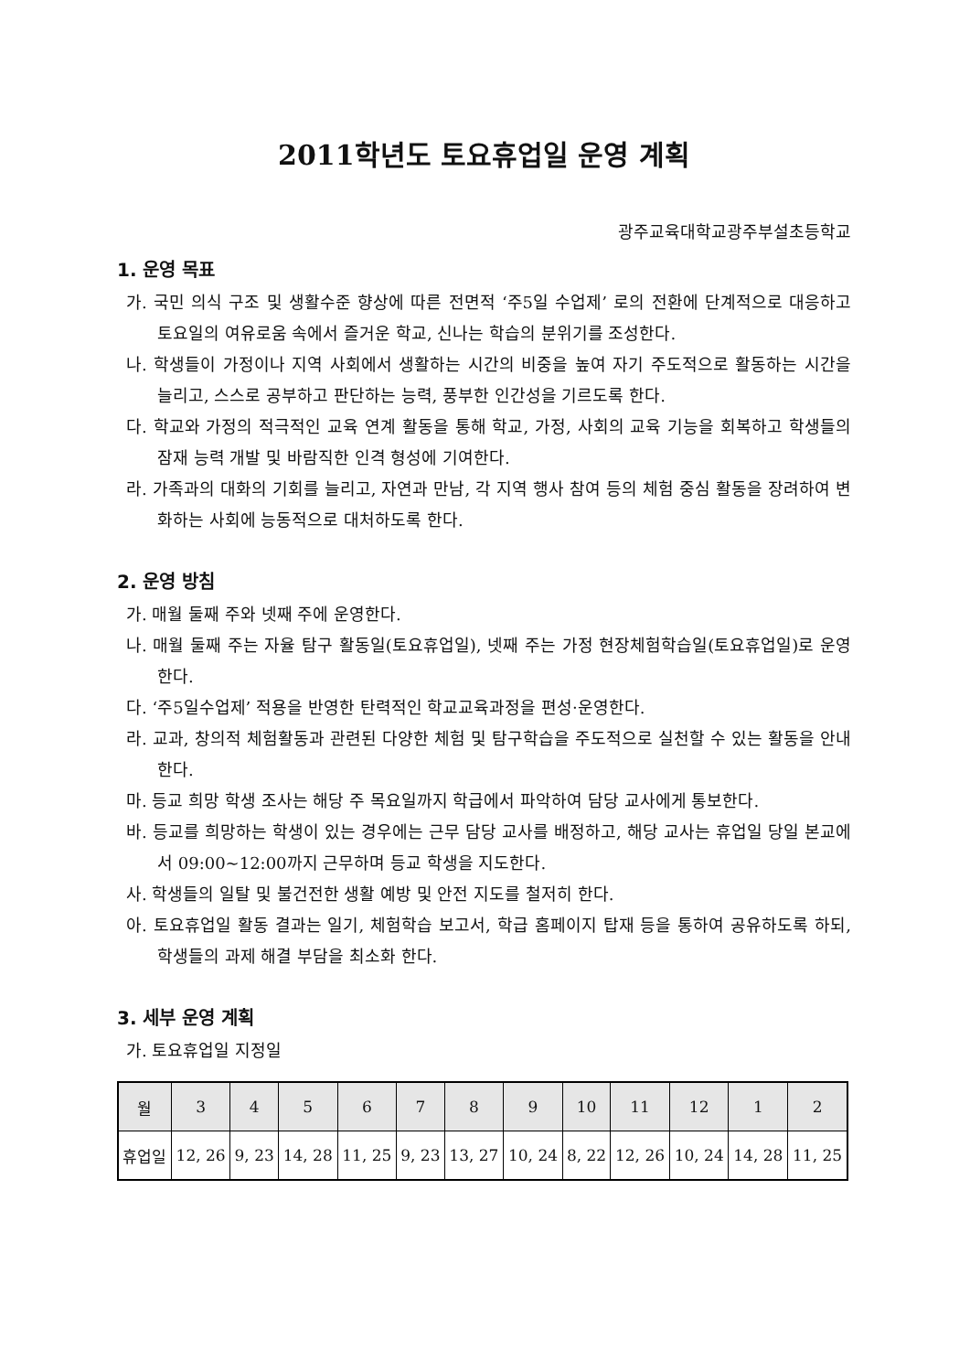2011학년도 토요휴업일 운영 계획
광주교육대학교광주부설초등학교
1. 운영 목표
가. 국민 의식 구조 및 생활수준 향상에 따른 전면적 ‘주5일 수업제’ 로의 전환에 단계적으로 대응하고 토요일의 여유로움 속에서 즐거운 학교, 신나는 학습의 분위기를 조성한다.
나. 학생들이 가정이나 지역 사회에서 생활하는 시간의 비중을 높여 자기 주도적으로 활동하는 시간을 늘리고, 스스로 공부하고 판단하는 능력, 풍부한 인간성을 기르도록 한다.
다. 학교와 가정의 적극적인 교육 연계 활동을 통해 학교, 가정, 사회의 교육 기능을 회복하고 학생들의 잠재 능력 개발 및 바람직한 인격 형성에 기여한다.
라. 가족과의 대화의 기회를 늘리고, 자연과 만남, 각 지역 행사 참여 등의 체험 중심 활동을 장려하여 변화하는 사회에 능동적으로 대처하도록 한다.
2. 운영 방침
가. 매월 둘째 주와 넷째 주에 운영한다.
나. 매월 둘째 주는 자율 탐구 활동일(토요휴업일), 넷째 주는 가정 현장체험학습일(토요휴업일)로 운영한다.
다. ‘주5일수업제’ 적용을 반영한 탄력적인 학교교육과정을 편성·운영한다.
라. 교과, 창의적 체험활동과 관련된 다양한 체험 및 탐구학습을 주도적으로 실천할 수 있는 활동을 안내한다.
마. 등교 희망 학생 조사는 해당 주 목요일까지 학급에서 파악하여 담당 교사에게 통보한다.
바. 등교를 희망하는 학생이 있는 경우에는 근무 담당 교사를 배정하고, 해당 교사는 휴업일 당일 본교에서 09:00~12:00까지 근무하며 등교 학생을 지도한다.
사. 학생들의 일탈 및 불건전한 생활 예방 및 안전 지도를 철저히 한다.
아. 토요휴업일 활동 결과는 일기, 체험학습 보고서, 학급 홈페이지 탑재 등을 통하여 공유하도록 하되, 학생들의 과제 해결 부담을 최소화 한다.
3. 세부 운영 계획
가. 토요휴업일 지정일
| 월 | 3 | 4 | 5 | 6 | 7 | 8 | 9 | 10 | 11 | 12 | 1 | 2 |
| 휴업일 | 12, 26 | 9, 23 | 14, 28 | 11, 25 | 9, 23 | 13, 27 | 10, 24 | 8, 22 | 12, 26 | 10, 24 | 14, 28 | 11, 25 |